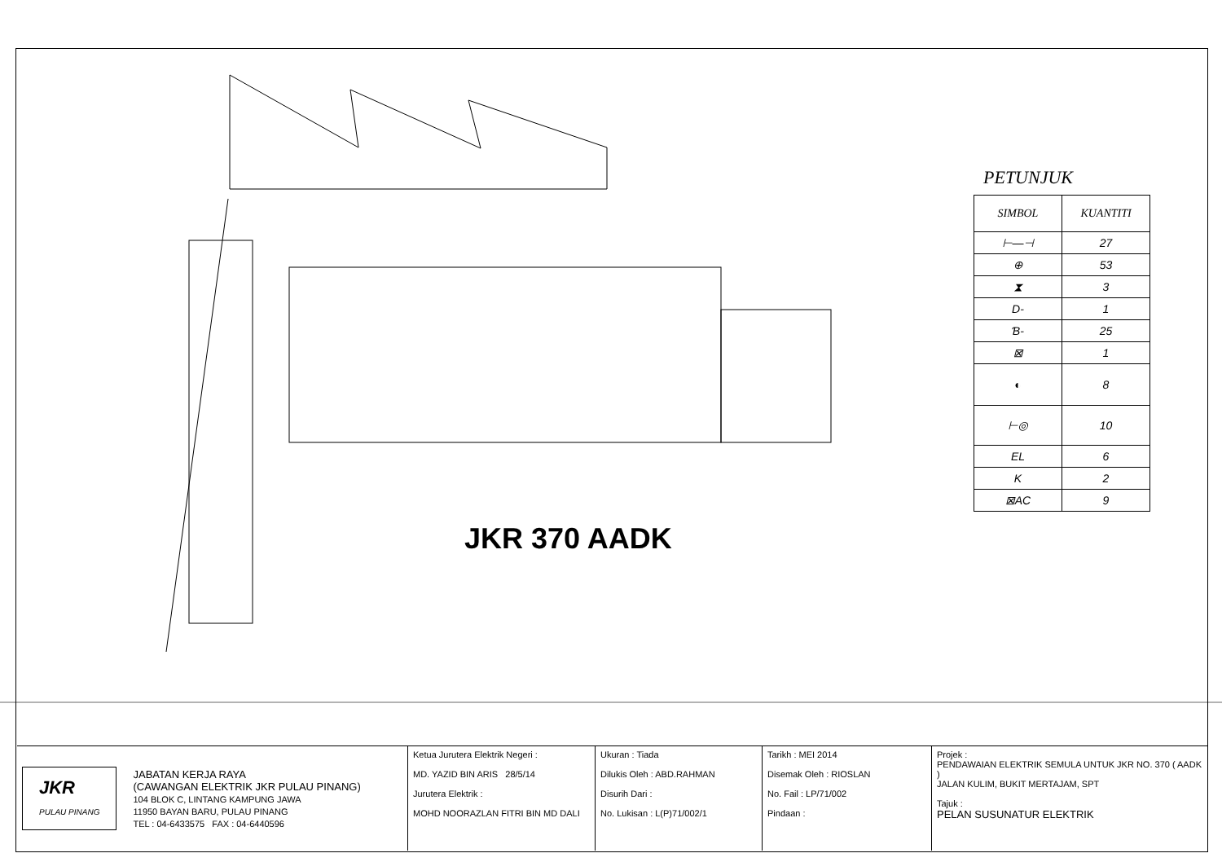JKR 370 AADK
PETUNJUK
| SIMBOL | KUANTITI |
| --- | --- |
| ⊢—⊣ | 27 |
| ⊕ | 53 |
| ⧗ | 3 |
| D- | 1 |
| Ɓ- | 25 |
| ⊠ | 1 |
| ◐ | 8 |
| ⊢◎ | 10 |
| EL | 6 |
| K | 2 |
| ⊠AC | 9 |
JKR
PULAU PINANG
JABATAN KERJA RAYA
(CAWANGAN ELEKTRIK JKR PULAU PINANG)
104 BLOK C, LINTANG KAMPUNG JAWA
11950 BAYAN BARU, PULAU PINANG
TEL : 04-6433575 FAX : 04-6440596
Ketua Jurutera Elektrik Negeri :
MD. YAZID BIN ARIS 28/5/14
Jurutera Elektrik :
MOHD NOORAZLAN FITRI BIN MD DALI
Ukuran : Tiada
Dilukis Oleh : ABD.RAHMAN
Disurih Dari :
No. Lukisan : L(P)71/002/1
Tarikh : MEI 2014
Disemak Oleh : RIOSLAN
No. Fail : LP/71/002
Pindaan :
Projek :
PENDAWAIAN ELEKTRIK SEMULA UNTUK JKR NO. 370 ( AADK )
JALAN KULIM, BUKIT MERTAJAM, SPT
Tajuk :
PELAN SUSUNATUR ELEKTRIK